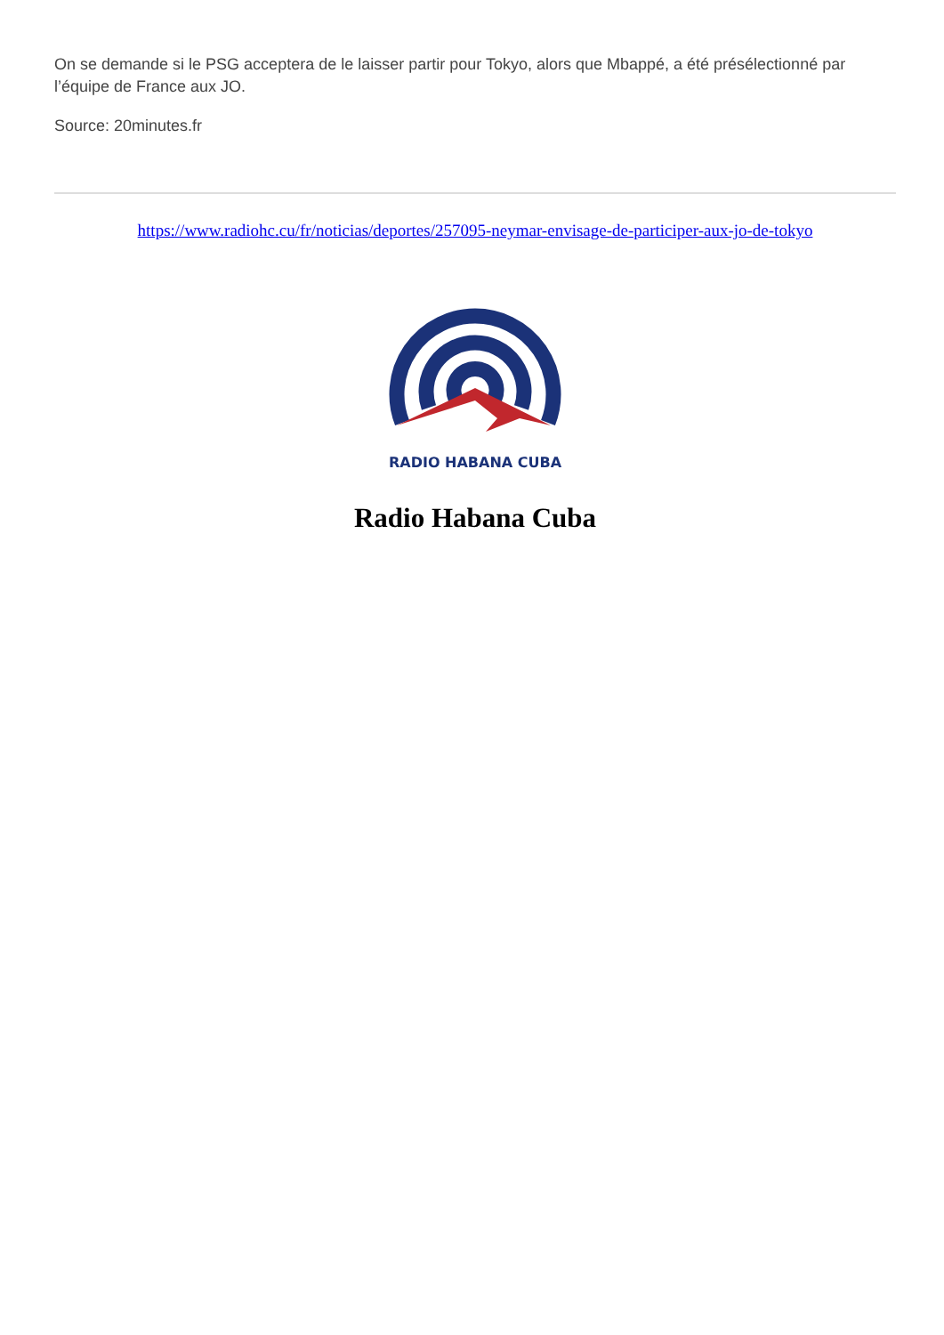On se demande si le PSG acceptera de le laisser partir pour Tokyo, alors que Mbappé, a été présélectionné par l’équipe de France aux JO.
Source: 20minutes.fr
https://www.radiohc.cu/fr/noticias/deportes/257095-neymar-envisage-de-participer-aux-jo-de-tokyo
RADIO HABANA CUBA
Radio Habana Cuba